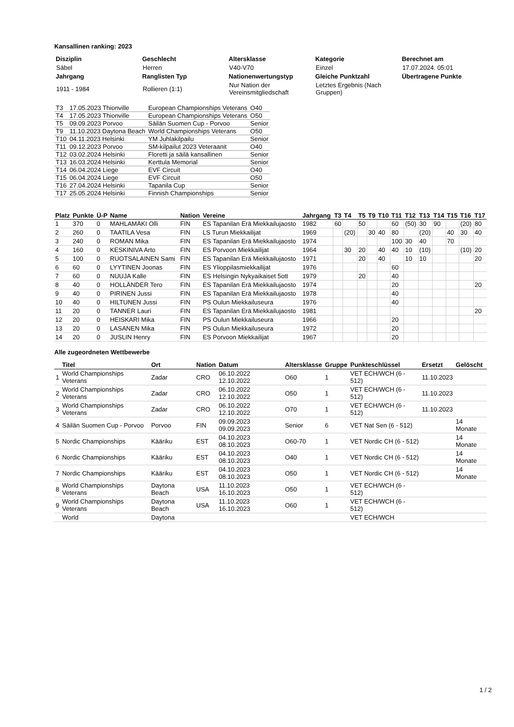Kansallinen ranking: 2023
| Disziplin | Geschlecht | Altersklasse | Kategorie | Berechnet am |
| --- | --- | --- | --- | --- |
| Säbel | Herren | V40-V70 | Einzel | 17.07.2024. 05:01 |
| Jahrgang | Ranglisten Typ | Nationenwertungstyp | Gleiche Punktzahl | Übertragene Punkte |
| 1911 - 1984 | Rollieren (1:1) | Nur Nation der Vereinsmitgliedschaft | Letztes Ergebnis (Nach Gruppen) | |
| T3 | 17.05.2023 Thionville | European Championships Veterans | O40 |
| T4 | 17.05.2023 Thionville | European Championships Veterans | O50 |
| T5 | 09.09.2023 Porvoo | Säilän Suomen Cup - Porvoo | Senior |
| T9 | 11.10.2023 Daytona Beach | World Championships Veterans | O50 |
| T10 | 04.11.2023 Helsinki | YM Juhlakilpailu | Senior |
| T11 | 09.12.2023 Porvoo | SM-kilpailut 2023 Veteraanit | O40 |
| T12 | 03.02.2024 Helsinki | Floretti ja säilä kansallinen | Senior |
| T13 | 16.03.2024 Helsinki | Kerttula Memorial | Senior |
| T14 | 06.04.2024 Liege | EVF Circuit | O40 |
| T15 | 06.04.2024 Liege | EVF Circuit | O50 |
| T16 | 27.04.2024 Helsinki | Tapanila Cup | Senior |
| T17 | 25.05.2024 Helsinki | Finnish Championships | Senior |
| Platz | Punkte | Ü-P | Name | Nation | Vereine | Jahrgang | T3 | T4 | T5 | T9 | T10 | T11 | T12 | T13 | T14 | T15 | T16 | T17 |
| --- | --- | --- | --- | --- | --- | --- | --- | --- | --- | --- | --- | --- | --- | --- | --- | --- | --- | --- |
| 1 | 370 | 0 | MAHLAMÄKI Olli | FIN | ES Tapanilan Erä Miekkailujaosto | 1982 | 60 | | 50 | | | 60 | (50) | 30 | 90 | | (20) | 80 |
| 2 | 260 | 0 | TAATILA Vesa | FIN | LS Turun Miekkailijat | 1969 | | (20) | | 30 | 40 | 80 | | (20) | | 40 | 30 | 40 |
| 3 | 240 | 0 | ROMAN Mika | FIN | ES Tapanilan Erä Miekkailujaosto | 1974 | | | | | | 100 | 30 | 40 | | 70 | | |
| 4 | 160 | 0 | KESKINIVA Arto | FIN | ES Porvoon Miekkailijat | 1964 | | 30 | 20 | | 40 | 40 | 10 | (10) | | | (10) | 20 |
| 5 | 100 | 0 | RUOTSALAINEN Sami | FIN | ES Tapanilan Erä Miekkailujaosto | 1971 | | | 20 | | 40 | | 10 | 10 | | | | 20 |
| 6 | 60 | 0 | LYYTINEN Joonas | FIN | ES Ylioppilasmiekkailijat | 1976 | | | | | | 60 | | | | | | |
| 7 | 60 | 0 | NUUJA Kalle | FIN | ES Helsingin Nykyaikaiset 5ott | 1979 | | | 20 | | | 40 | | | | | | |
| 8 | 40 | 0 | HOLLÄNDER Tero | FIN | ES Tapanilan Erä Miekkailujaosto | 1974 | | | | | | 20 | | | | | | 20 |
| 9 | 40 | 0 | PIRINEN Jussi | FIN | ES Tapanilan Erä Miekkailujaosto | 1978 | | | | | | 40 | | | | | | |
| 10 | 40 | 0 | HILTUNEN Jussi | FIN | PS Oulun Miekkailuseura | 1976 | | | | | | 40 | | | | | | |
| 11 | 20 | 0 | TANNER Lauri | FIN | ES Tapanilan Erä Miekkailujaosto | 1981 | | | | | | | | | | | | 20 |
| 12 | 20 | 0 | HEISKARI Mika | FIN | PS Oulun Miekkailuseura | 1966 | | | | | | 20 | | | | | | |
| 13 | 20 | 0 | LASANEN Mika | FIN | PS Oulun Miekkailuseura | 1972 | | | | | | 20 | | | | | | |
| 14 | 20 | 0 | JUSLIN Henry | FIN | ES Porvoon Miekkailijat | 1967 | | | | | | 20 | | | | | | |
Alle zugeordneten Wettbewerbe
| | Titel | Ort | Nation | Datum | Altersklasse | Gruppe | Punkteschlüssel | Ersetzt | Gelöscht |
| --- | --- | --- | --- | --- | --- | --- | --- | --- | --- |
| 1 | World Championships Veterans | Zadar | CRO | 06.10.2022 12.10.2022 | O60 | 1 | VET ECH/WCH (6 - 512) | 11.10.2023 | |
| 2 | World Championships Veterans | Zadar | CRO | 06.10.2022 12.10.2022 | O50 | 1 | VET ECH/WCH (6 - 512) | 11.10.2023 | |
| 3 | World Championships Veterans | Zadar | CRO | 06.10.2022 12.10.2022 | O70 | 1 | VET ECH/WCH (6 - 512) | 11.10.2023 | |
| 4 | Säilän Suomen Cup - Porvoo | Porvoo | FIN | 09.09.2023 09.09.2023 | Senior | 6 | VET Nat Sen (6 - 512) | | 14 Monate |
| 5 | Nordic Championships | Kääriku | EST | 04.10.2023 08.10.2023 | O60-70 | 1 | VET Nordic CH (6 - 512) | | 14 Monate |
| 6 | Nordic Championships | Kääriku | EST | 04.10.2023 08.10.2023 | O40 | 1 | VET Nordic CH (6 - 512) | | 14 Monate |
| 7 | Nordic Championships | Kääriku | EST | 04.10.2023 08.10.2023 | O50 | 1 | VET Nordic CH (6 - 512) | | 14 Monate |
| 8 | World Championships Veterans | Daytona Beach | USA | 11.10.2023 16.10.2023 | O50 | 1 | VET ECH/WCH (6 - 512) | | |
| 9 | World Championships Veterans | Daytona Beach | USA | 11.10.2023 16.10.2023 | O60 | 1 | VET ECH/WCH (6 - 512) | | |
| | World | Daytona | | | | | VET ECH/WCH | | |
1 / 2